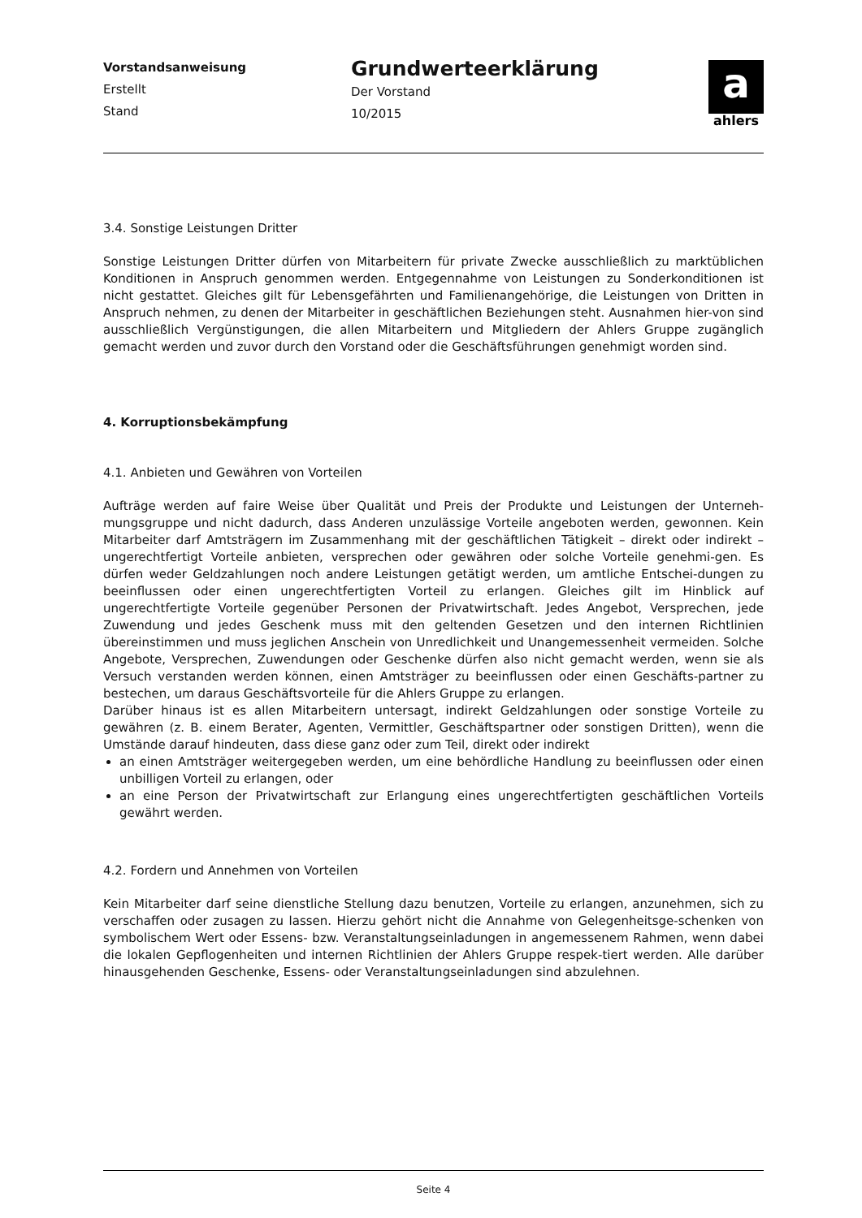Vorstandsanweisung
Erstellt
Stand
Grundwerteerklärung
Der Vorstand
10/2015
a
ahlers
3.4. Sonstige Leistungen Dritter
Sonstige Leistungen Dritter dürfen von Mitarbeitern für private Zwecke ausschließlich zu marktüblichen Konditionen in Anspruch genommen werden. Entgegennahme von Leistungen zu Sonderkonditionen ist nicht gestattet. Gleiches gilt für Lebensgefährten und Familienangehörige, die Leistungen von Dritten in Anspruch nehmen, zu denen der Mitarbeiter in geschäftlichen Beziehungen steht. Ausnahmen hier-von sind ausschließlich Vergünstigungen, die allen Mitarbeitern und Mitgliedern der Ahlers Gruppe zugänglich gemacht werden und zuvor durch den Vorstand oder die Geschäftsführungen genehmigt worden sind.
4. Korruptionsbekämpfung
4.1. Anbieten und Gewähren von Vorteilen
Aufträge werden auf faire Weise über Qualität und Preis der Produkte und Leistungen der Unterneh-mungsgruppe und nicht dadurch, dass Anderen unzulässige Vorteile angeboten werden, gewonnen. Kein Mitarbeiter darf Amtsträgern im Zusammenhang mit der geschäftlichen Tätigkeit – direkt oder indirekt – ungerechtfertigt Vorteile anbieten, versprechen oder gewähren oder solche Vorteile genehmi-gen. Es dürfen weder Geldzahlungen noch andere Leistungen getätigt werden, um amtliche Entschei-dungen zu beeinflussen oder einen ungerechtfertigten Vorteil zu erlangen. Gleiches gilt im Hinblick auf ungerechtfertigte Vorteile gegenüber Personen der Privatwirtschaft. Jedes Angebot, Versprechen, jede Zuwendung und jedes Geschenk muss mit den geltenden Gesetzen und den internen Richtlinien übereinstimmen und muss jeglichen Anschein von Unredlichkeit und Unangemessenheit vermeiden. Solche Angebote, Versprechen, Zuwendungen oder Geschenke dürfen also nicht gemacht werden, wenn sie als Versuch verstanden werden können, einen Amtsträger zu beeinflussen oder einen Geschäfts-partner zu bestechen, um daraus Geschäftsvorteile für die Ahlers Gruppe zu erlangen.
Darüber hinaus ist es allen Mitarbeitern untersagt, indirekt Geldzahlungen oder sonstige Vorteile zu gewähren (z. B. einem Berater, Agenten, Vermittler, Geschäftspartner oder sonstigen Dritten), wenn die Umstände darauf hindeuten, dass diese ganz oder zum Teil, direkt oder indirekt
an einen Amtsträger weitergegeben werden, um eine behördliche Handlung zu beeinflussen oder einen unbilligen Vorteil zu erlangen, oder
an eine Person der Privatwirtschaft zur Erlangung eines ungerechtfertigten geschäftlichen Vorteils gewährt werden.
4.2. Fordern und Annehmen von Vorteilen
Kein Mitarbeiter darf seine dienstliche Stellung dazu benutzen, Vorteile zu erlangen, anzunehmen, sich zu verschaffen oder zusagen zu lassen. Hierzu gehört nicht die Annahme von Gelegenheitsge-schenken von symbolischem Wert oder Essens- bzw. Veranstaltungseinladungen in angemessenem Rahmen, wenn dabei die lokalen Gepflogenheiten und internen Richtlinien der Ahlers Gruppe respek-tiert werden. Alle darüber hinausgehenden Geschenke, Essens- oder Veranstaltungseinladungen sind abzulehnen.
Seite 4